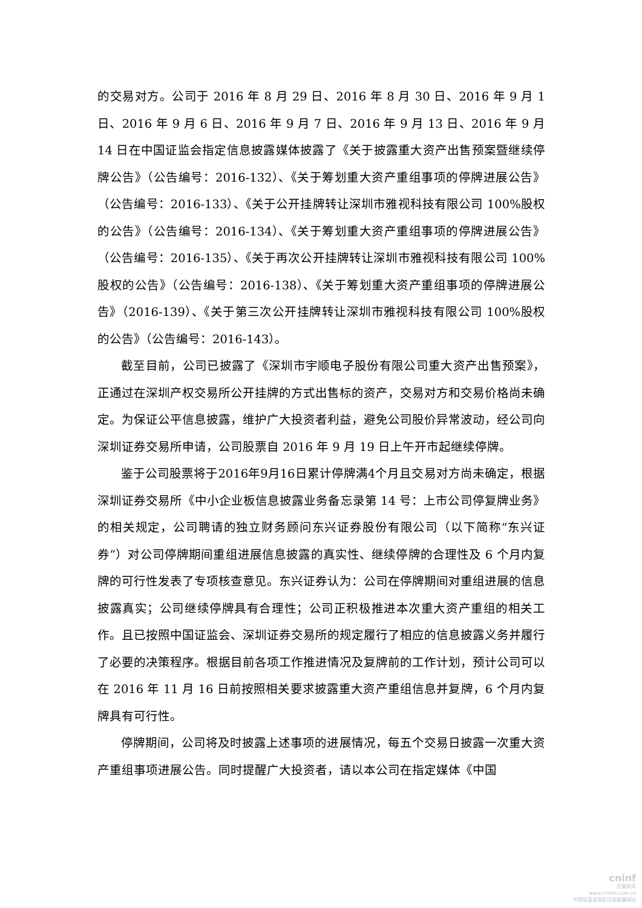的交易对方。公司于 2016 年 8 月 29 日、2016 年 8 月 30 日、2016 年 9 月 1 日、2016 年 9 月 6 日、2016 年 9 月 7 日、2016 年 9 月 13 日、2016 年 9 月 14 日在中国证监会指定信息披露媒体披露了《关于披露重大资产出售预案暨继续停牌公告》（公告编号：2016-132）、《关于筹划重大资产重组事项的停牌进展公告》（公告编号：2016-133）、《关于公开挂牌转让深圳市雅视科技有限公司 100%股权的公告》（公告编号：2016-134）、《关于筹划重大资产重组事项的停牌进展公告》（公告编号：2016-135）、《关于再次公开挂牌转让深圳市雅视科技有限公司 100%股权的公告》（公告编号：2016-138）、《关于筹划重大资产重组事项的停牌进展公告》（2016-139）、《关于第三次公开挂牌转让深圳市雅视科技有限公司 100%股权的公告》（公告编号：2016-143）。
截至目前，公司已披露了《深圳市宇顺电子股份有限公司重大资产出售预案》，正通过在深圳产权交易所公开挂牌的方式出售标的资产，交易对方和交易价格尚未确定。为保证公平信息披露，维护广大投资者利益，避免公司股价异常波动，经公司向深圳证券交易所申请，公司股票自 2016 年 9 月 19 日上午开市起继续停牌。
鉴于公司股票将于2016年9月16日累计停牌满4个月且交易对方尚未确定，根据深圳证券交易所《中小企业板信息披露业务备忘录第 14 号：上市公司停复牌业务》的相关规定，公司聘请的独立财务顾问东兴证券股份有限公司（以下简称“东兴证券”）对公司停牌期间重组进展信息披露的真实性、继续停牌的合理性及 6 个月内复牌的可行性发表了专项核查意见。东兴证券认为：公司在停牌期间对重组进展的信息披露真实；公司继续停牌具有合理性；公司正积极推进本次重大资产重组的相关工作。且已按照中国证监会、深圳证券交易所的规定履行了相应的信息披露义务并履行了必要的决策程序。根据目前各项工作推进情况及复牌前的工作计划，预计公司可以在 2016 年 11 月 16 日前按照相关要求披露重大资产重组信息并复牌，6 个月内复牌具有可行性。
停牌期间，公司将及时披露上述事项的进展情况，每五个交易日披露一次重大资产重组事项进展公告。同时提醒广大投资者，请以本公司在指定媒体《中国
cninf
巨潮资讯
www.cninfo.com.cn
中国证监会指定信息披露网站